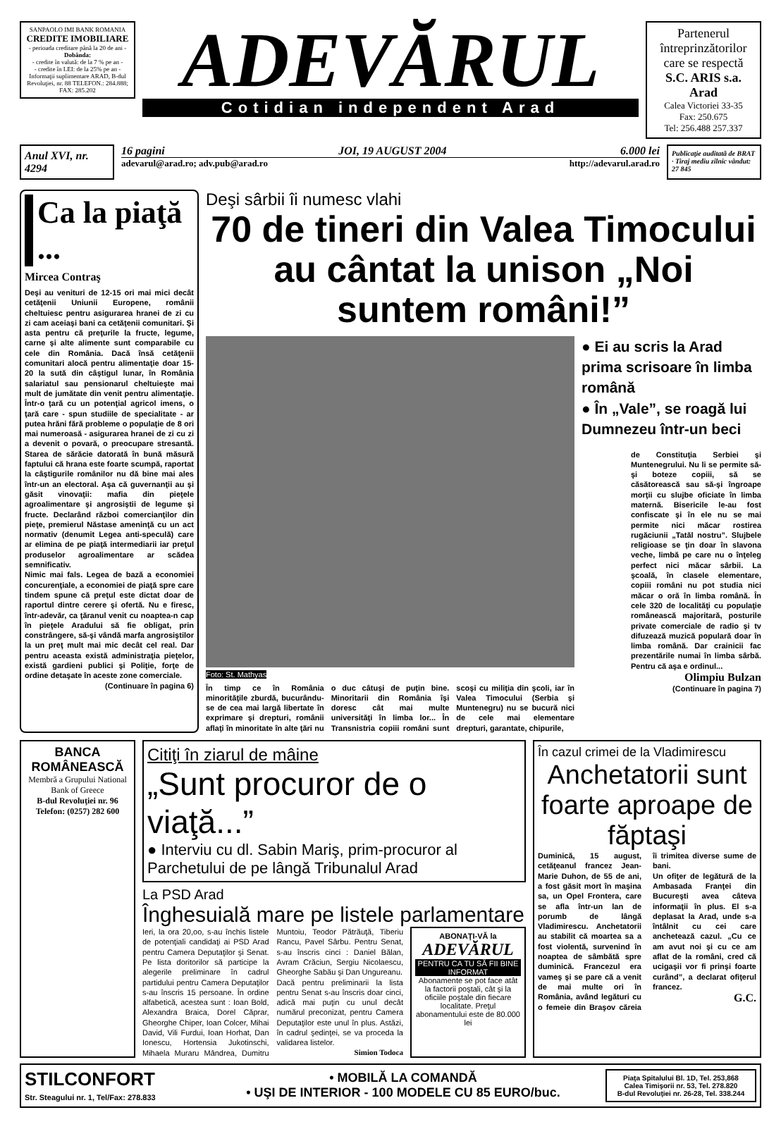SANPAOLO IMI BANK ROMANIA
CREDITE IMOBILIARE
- perioada creditare până la 20 de ani -
Dobânda:
- credite în valută: de la 7 % pe an -
- credite în LEI: de la 25% pe an -
Informaţii suplimentare ARAD, B-dul Revoluţiei, nr. 88 TELEFON.: 284.888; FAX: 285.202
ADEVĂRUL
Cotidian independent Arad
Partenerul întreprinzătorilor care se respectă
S.C. ARIS s.a. Arad
Calea Victoriei 33-35
Fax: 250.675
Tel: 256.488 257.337
Anul XVI, nr. 4294
16 pagini JOI, 19 AUGUST 2004 6.000 lei
adevarul@arad.ro; adv.pub@arad.ro http://adevarul.arad.ro
Publicaţie auditată de BRAT · Tiraj mediu zilnic vândut: 27 845
Ca la piaţă ...
Mircea Contraş
Deşi au venituri de 12-15 ori mai mici decât cetăţenii Uniunii Europene, românii cheltuiesc pentru asigurarea hranei de zi cu zi cam aceiaşi bani ca cetăţenii comunitari. Şi asta pentru că preţurile la fructe, legume, carne şi alte alimente sunt comparabile cu cele din România. Dacă însă cetăţenii comunitari alocă pentru alimentaţie doar 15-20 la sută din câştigul lunar, în România salariatul sau pensionarul cheltuieşte mai mult de jumătate din venit pentru alimentaţie. Într-o ţară cu un potenţial agricol imens, o ţară care - spun studiile de specialitate - ar putea hrăni fără probleme o populaţie de 8 ori mai numeroasă - asigurarea hranei de zi cu zi a devenit o povară, o preocupare stresantă. Starea de sărăcie datorată în bună măsură faptului că hrana este foarte scumpă, raportat la câştigurile românilor nu dă bine mai ales într-un an electoral. Aşa că guvernanţii au şi găsit vinovaţii: mafia din pieţele agroalimentare şi angrosiştii de legume şi fructe. Declarând război comercianţilor din pieţe, premierul Năstase ameninţă cu un act normativ (denumit Legea anti-speculă) care ar elimina de pe piaţă intermediarii iar preţul produselor agroalimentare ar scădea semnificativ.
Nimic mai fals. Legea de bază a economiei concurenţiale, a economiei de piaţă spre care tindem spune că preţul este dictat doar de raportul dintre cerere şi ofertă. Nu e firesc, într-adevăr, ca ţăranul venit cu noaptea-n cap în pieţele Aradului să fie obligat, prin constrângere, să-şi vândă marfa angrosiştilor la un preţ mult mai mic decât cel real. Dar pentru aceasta există administraţia pieţelor, există gardieni publici şi Poliţie, forţe de ordine detaşate în aceste zone comerciale.
(Continuare în pagina 6)
Deşi sârbii îi numesc vlahi
70 de tineri din Valea Timocului au cântat la unison „Noi suntem români!”
Foto: St. Mathyas
În timp ce în România minorităţile zburdă, bucurându-se de cea mai largă libertate în exprimare şi drepturi, românii aflaţi în minoritate în alte ţări nu o duc câtuşi de puţin bine. Minoritarii din România îşi doresc cât mai multe universităţi în limba lor... În Transnistria copiii români sunt scoşi cu miliţia din şcoli, iar în Valea Timocului (Serbia şi Muntenegru) nu se bucură nici de cele mai elementare drepturi, garantate, chipurile,
● Ei au scris la Arad prima scrisoare în limba română
● În „Vale”, se roagă lui Dumnezeu într-un beci
de Constituţia Serbiei şi Muntenegrului. Nu li se permite să-şi boteze copiii, să se căsătorească sau să-şi îngroape morţii cu slujbe oficiate în limba maternă. Bisericile le-au fost confiscate şi în ele nu se mai permite nici măcar rostirea rugăciunii „Tatăl nostru”. Slujbele religioase se ţin doar în slavona veche, limbă pe care nu o înţeleg perfect nici măcar sârbii. La şcoală, în clasele elementare, copiii români nu pot studia nici măcar o oră în limba română. În cele 320 de localităţi cu populaţie românească majoritară, posturile private comerciale de radio şi tv difuzează muzică populară doar în limba română. Dar crainicii fac prezentările numai în limba sârbă. Pentru că aşa e ordinul...
Olimpiu Bulzan
(Continuare în pagina 7)
BANCA ROMÂNEASCĂ
Membră a Grupului National Bank of Greece
B-dul Revoluţiei nr. 96
Telefon: (0257) 282 600
Citiţi în ziarul de mâine
„Sunt procuror de o viaţă...”
● Interviu cu dl. Sabin Mariş, prim-procuror al Parchetului de pe lângă Tribunalul Arad
La PSD Arad
Înghesuială mare pe listele parlamentare
Ieri, la ora 20,oo, s-au închis listele de potenţiali candidaţi ai PSD Arad pentru Camera Deputaţilor şi Senat. Pe lista doritorilor să participe la alegerile preliminare în cadrul partidului pentru Camera Deputaţilor s-au înscris 15 persoane. În ordine alfabetică, acestea sunt : Ioan Bold, Alexandra Braica, Dorel Căprar, Gheorghe Chiper, Ioan Colcer, Mihai David, Vili Furdui, Ioan Horhat, Dan Ionescu, Hortensia Jukotinschi, Mihaela Muraru Mândrea, Dumitru Muntoiu, Teodor Pătrăuţă, Tiberiu Rancu, Pavel Sârbu. Pentru Senat, s-au înscris cinci : Daniel Bălan, Avram Crăciun, Sergiu Nicolaescu, Gheorghe Sabău şi Dan Ungureanu.
Dacă pentru preliminarii la lista pentru Senat s-au înscris doar cinci, adică mai puţin cu unul decât numărul preconizat, pentru Camera Deputaţilor este unul în plus. Astăzi, în cadrul şedinţei, se va proceda la validarea listelor.
Simion Todoca
ABONAŢI-VĂ la
ADEVĂRUL
PENTRU CA TU SĂ FII BINE INFORMAT
Abonamente se pot face atât la factorii poştali, cât şi la oficiile poştale din fiecare localitate. Preţul abonamentului este de 80.000 lei
În cazul crimei de la Vladimirescu
Anchetatorii sunt foarte aproape de făptaşi
Duminică, 15 august, cetăţeanul francez Jean-Marie Duhon, de 55 de ani, a fost găsit mort în maşina sa, un Opel Frontera, care se afla într-un lan de porumb de lângă Vladimirescu. Anchetatorii au stabilit că moartea sa a fost violentă, survenind în noaptea de sâmbătă spre duminică. Francezul era vameş şi se pare că a venit de mai multe ori în România, având legături cu o femeie din Braşov căreia îi trimitea diverse sume de bani.
Un ofiţer de legătură de la Ambasada Franţei din Bucureşti avea câteva informaţii în plus. El s-a deplasat la Arad, unde s-a întâlnit cu cei care anchetează cazul. „Cu ce am avut noi şi cu ce am aflat de la români, cred că ucigaşii vor fi prinşi foarte curând”, a declarat ofiţerul francez.
G.C.
STILCONFORT
Str. Steagului nr. 1, Tel/Fax: 278.833
• MOBILĂ LA COMANDĂ
• UŞI DE INTERIOR - 100 MODELE CU 85 EURO/buc.
Piaţa Spitalului Bl. 1D, Tel. 253,868
Calea Timişorii nr. 53, Tel. 278.820
B-dul Revoluţiei nr. 26-28, Tel. 338.244